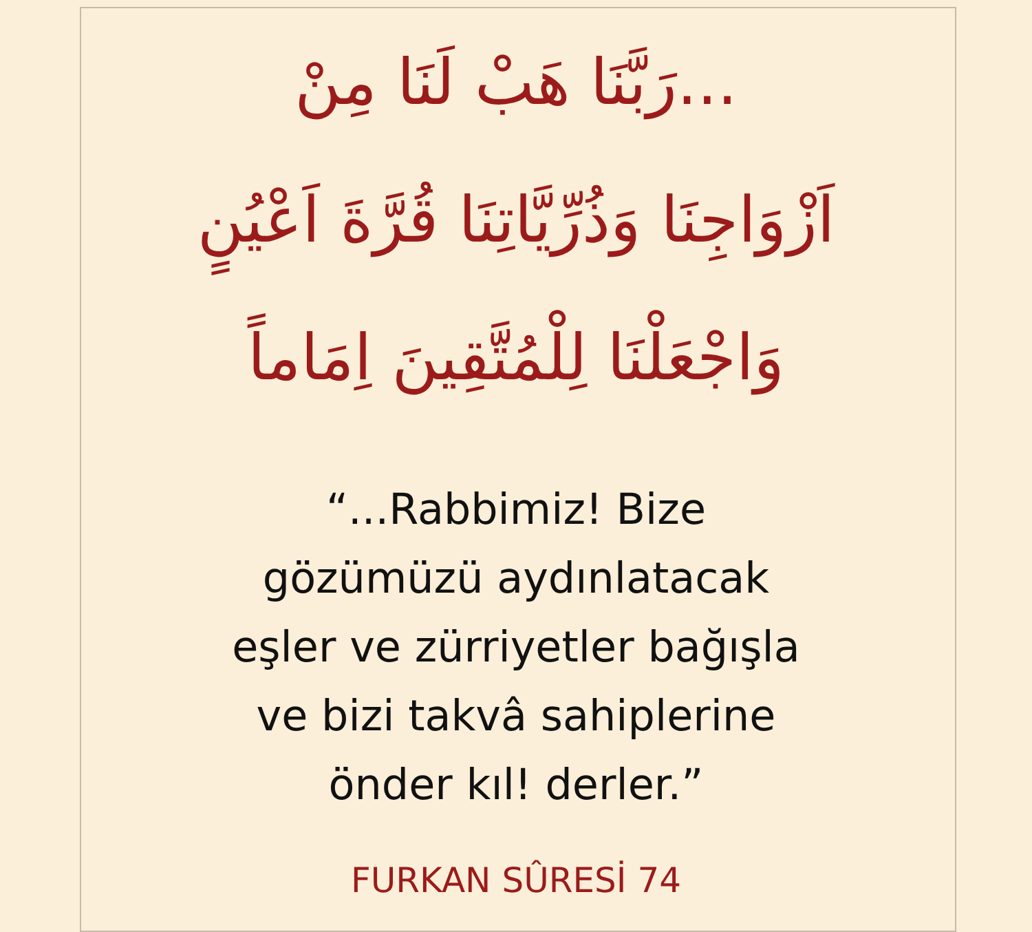...رَبَّنَا هَبْ لَنَا مِنْ
اَزْوَاجِنَا وَذُرِّيَّاتِنَا قُرَّةَ اَعْيُنٍ
وَاجْعَلْنَا لِلْمُتَّقِينَ اِمَاماً
“...Rabbimiz! Bize
gözümüzü aydınlatacak
eşler ve zürriyetler bağışla
ve bizi takvâ sahiplerine
önder kıl! derler.”
FURKAN SÛRESİ 74